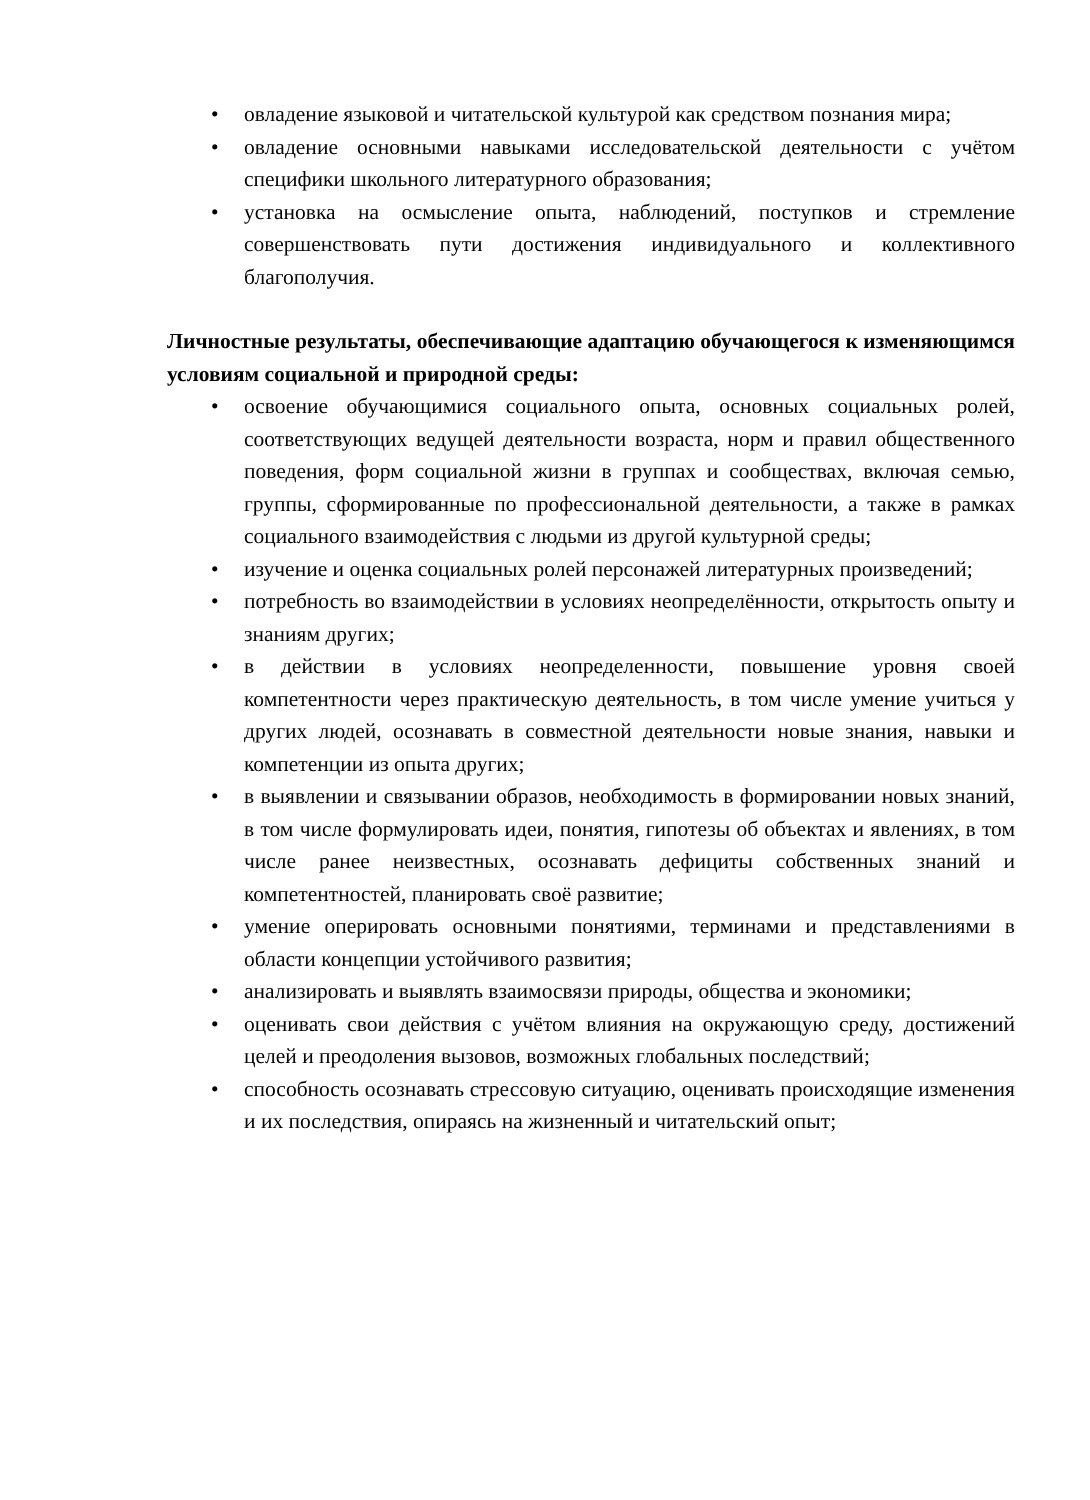• овладение языковой и читательской культурой как средством познания мира;
• овладение основными навыками исследовательской деятельности с учётом специфики школьного литературного образования;
• установка на осмысление опыта, наблюдений, поступков и стремление совершенствовать пути достижения индивидуального и коллективного благополучия.
Личностные результаты, обеспечивающие адаптацию обучающегося к изменяющимся условиям социальной и природной среды:
• освоение обучающимися социального опыта, основных социальных ролей, соответствующих ведущей деятельности возраста, норм и правил общественного поведения, форм социальной жизни в группах и сообществах, включая семью, группы, сформированные по профессиональной деятельности, а также в рамках социального взаимодействия с людьми из другой культурной среды;
• изучение и оценка социальных ролей персонажей литературных произведений;
• потребность во взаимодействии в условиях неопределённости, открытость опыту и знаниям других;
• в действии в условиях неопределенности, повышение уровня своей компетентности через практическую деятельность, в том числе умение учиться у других людей, осознавать в совместной деятельности новые знания, навыки и компетенции из опыта других;
• в выявлении и связывании образов, необходимость в формировании новых знаний, в том числе формулировать идеи, понятия, гипотезы об объектах и явлениях, в том числе ранее неизвестных, осознавать дефициты собственных знаний и компетентностей, планировать своё развитие;
• умение оперировать основными понятиями, терминами и представлениями в области концепции устойчивого развития;
• анализировать и выявлять взаимосвязи природы, общества и экономики;
• оценивать свои действия с учётом влияния на окружающую среду, достижений целей и преодоления вызовов, возможных глобальных последствий;
• способность осознавать стрессовую ситуацию, оценивать происходящие изменения и их последствия, опираясь на жизненный и читательский опыт;